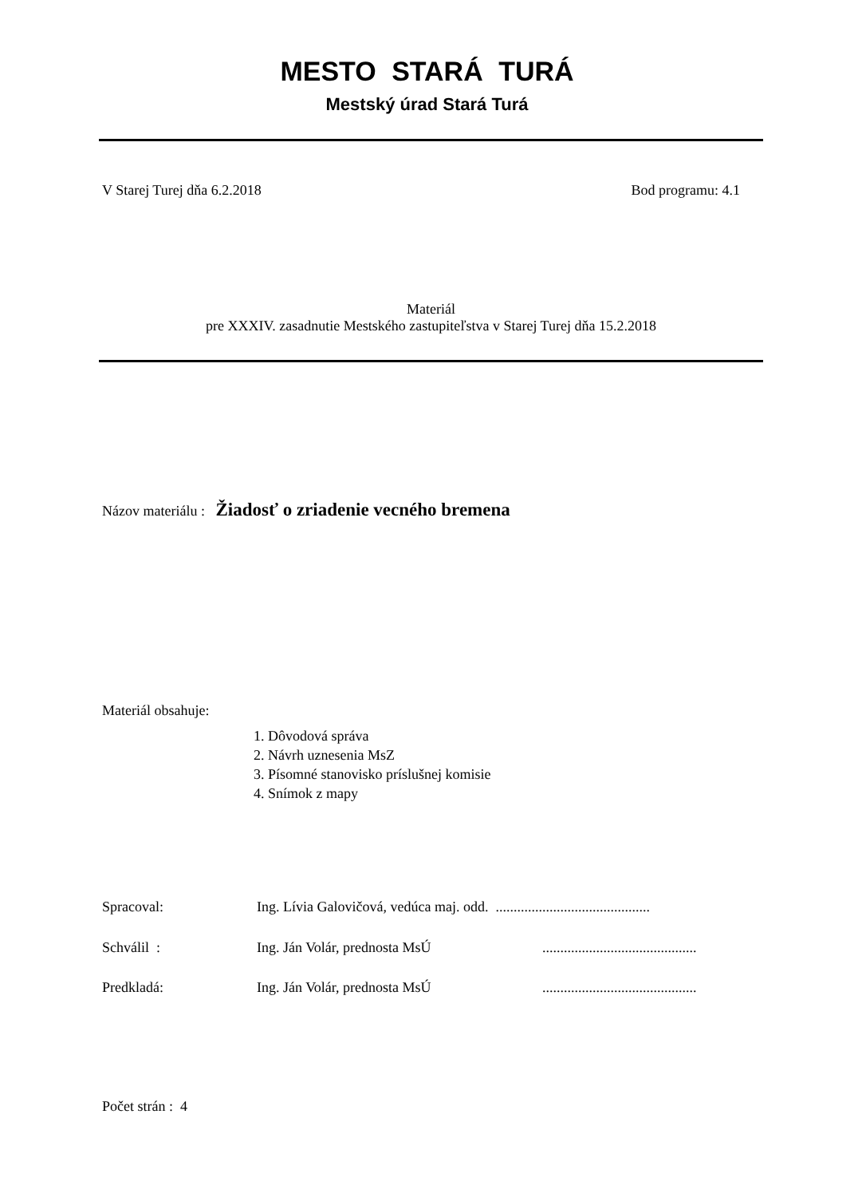MESTO STARÁ TURÁ
Mestský úrad Stará Turá
V Starej Turej dňa 6.2.2018 Bod programu: 4.1
Materiál
pre XXXIV. zasadnutie Mestského zastupiteľstva v Starej Turej dňa 15.2.2018
Názov materiálu : Žiadosť o zriadenie vecného bremena
Materiál obsahuje:
1. Dôvodová správa
2. Návrh uznesenia MsZ
3. Písomné stanovisko príslušnej komisie
4. Snímok z mapy
Spracoval:
Ing. Lívia Galovičová, vedúca maj. odd. ...........................................
Schválil : Ing. Ján Volár, prednosta MsÚ
...........................................
Predkladá: Ing. Ján Volár, prednosta MsÚ
...........................................
Počet strán : 4